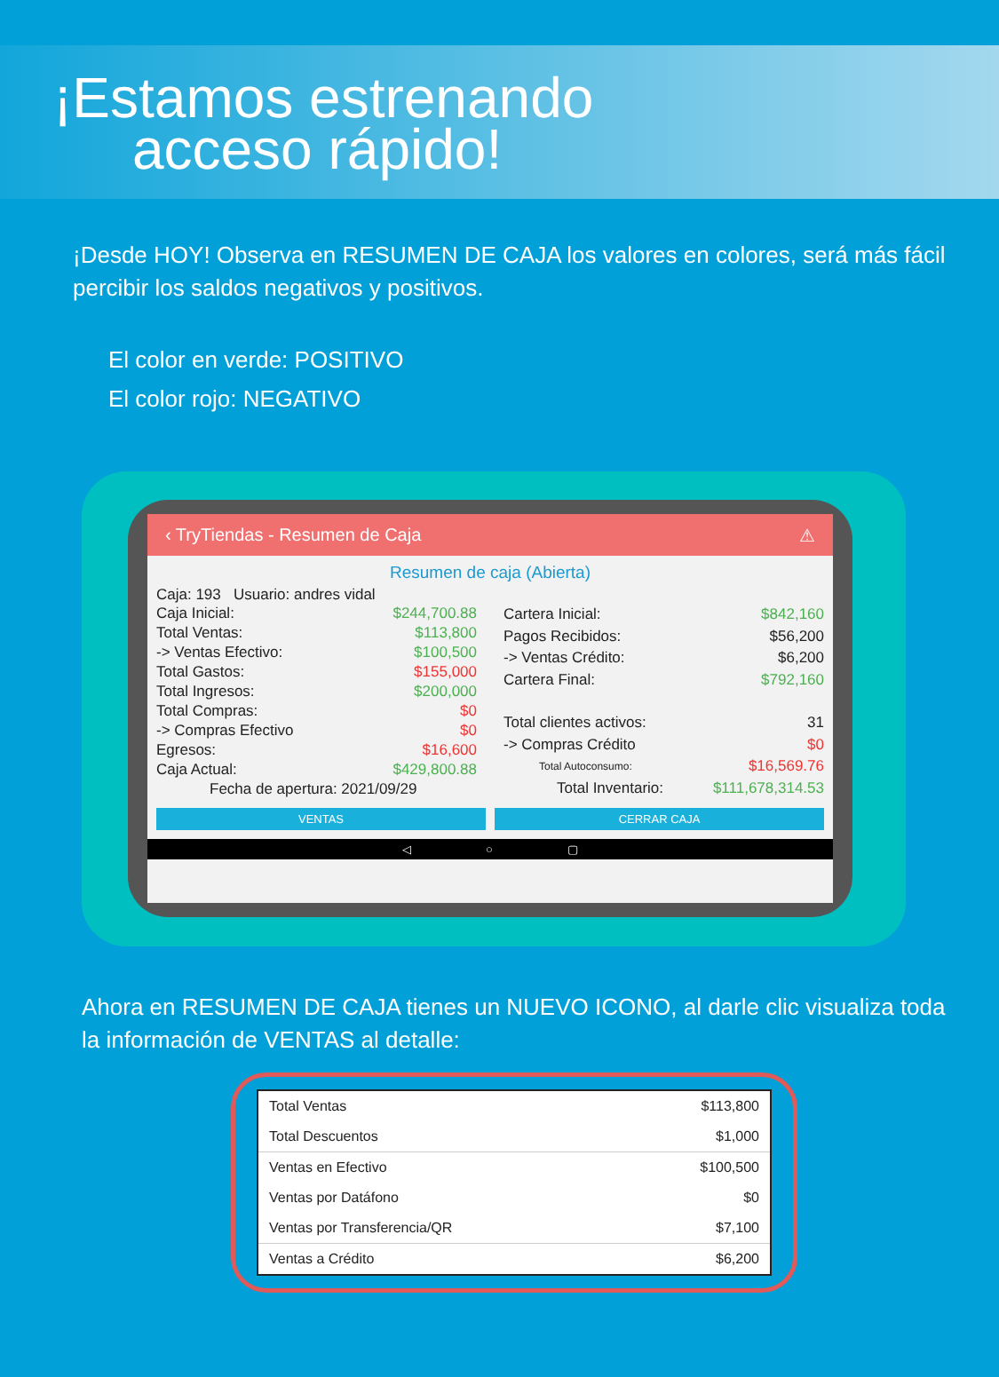¡Estamos estrenando
acceso rápido!
¡Desde HOY! Observa en RESUMEN DE CAJA los valores en colores, será más fácil percibir los saldos negativos y positivos.
El color en verde: POSITIVO
El color rojo: NEGATIVO
‹ TryTiendas - Resumen de Caja ⚠
Resumen de caja (Abierta)
Caja: 193 Usuario: andres vidal
| Caja Inicial: | $244,700.88 |
| Total Ventas: | $113,800 |
| -> Ventas Efectivo: | $100,500 |
| Total Gastos: | $155,000 |
| Total Ingresos: | $200,000 |
| Total Compras: | $0 |
| -> Compras Efectivo | $0 |
| Egresos: | $16,600 |
| Caja Actual: | $429,800.88 |
| Fecha de apertura: 2021/09/29 | |
| Cartera Inicial: | $842,160 |
| Pagos Recibidos: | $56,200 |
| -> Ventas Crédito: | $6,200 |
| Cartera Final: | $792,160 |
| Total clientes activos: | 31 |
| -> Compras Crédito | $0 |
| Total Autoconsumo: | $16,569.76 |
| Total Inventario: | $111,678,314.53 |
VENTAS CERRAR CAJA
◁ ○ ▢
Ahora en RESUMEN DE CAJA tienes un NUEVO ICONO, al darle clic visualiza toda la información de VENTAS al detalle:
| Total Ventas | $113,800 |
| Total Descuentos | $1,000 |
| Ventas en Efectivo | $100,500 |
| Ventas por Datáfono | $0 |
| Ventas por Transferencia/QR | $7,100 |
| Ventas a Crédito | $6,200 |